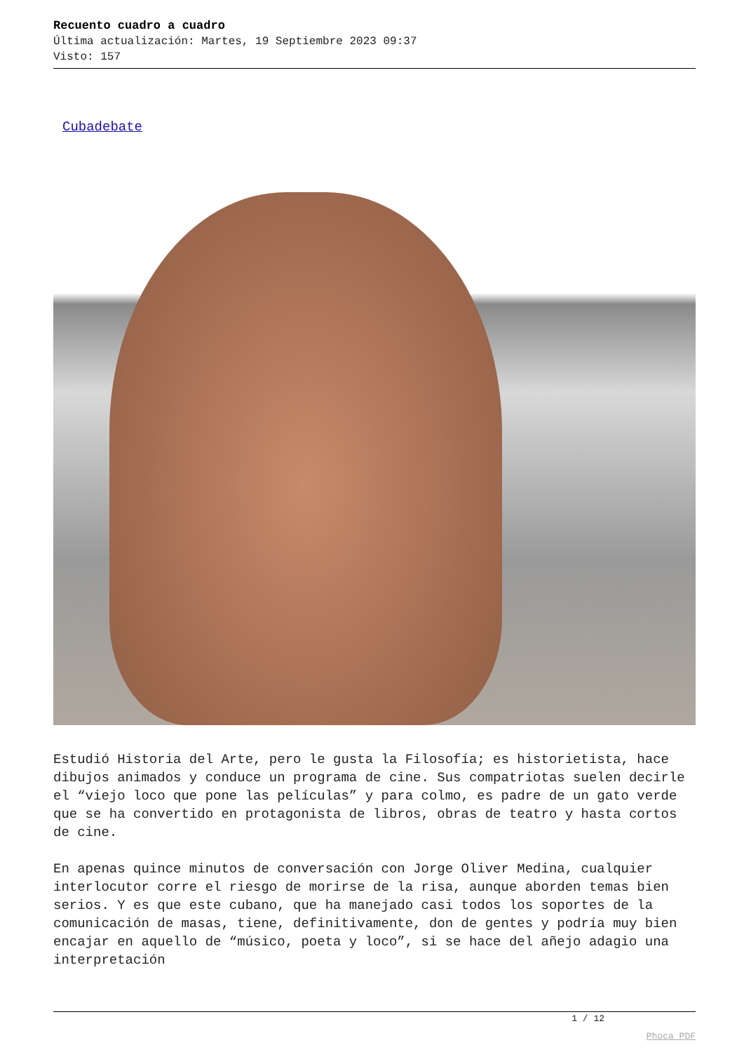Recuento cuadro a cuadro
Última actualización: Martes, 19 Septiembre 2023 09:37
Visto: 157
Cubadebate
Estudió Historia del Arte, pero le gusta la Filosofía; es historietista, hace dibujos animados y conduce un programa de cine. Sus compatriotas suelen decirle el “viejo loco que pone las películas” y para colmo, es padre de un gato verde que se ha convertido en protagonista de libros, obras de teatro y hasta cortos de cine.
En apenas quince minutos de conversación con Jorge Oliver Medina, cualquier interlocutor corre el riesgo de morirse de la risa, aunque aborden temas bien serios. Y es que este cubano, que ha manejado casi todos los soportes de la comunicación de masas, tiene, definitivamente, don de gentes y podría muy bien encajar en aquello de “músico, poeta y loco”, si se hace del añejo adagio una interpretación
1 / 12
Phoca PDF